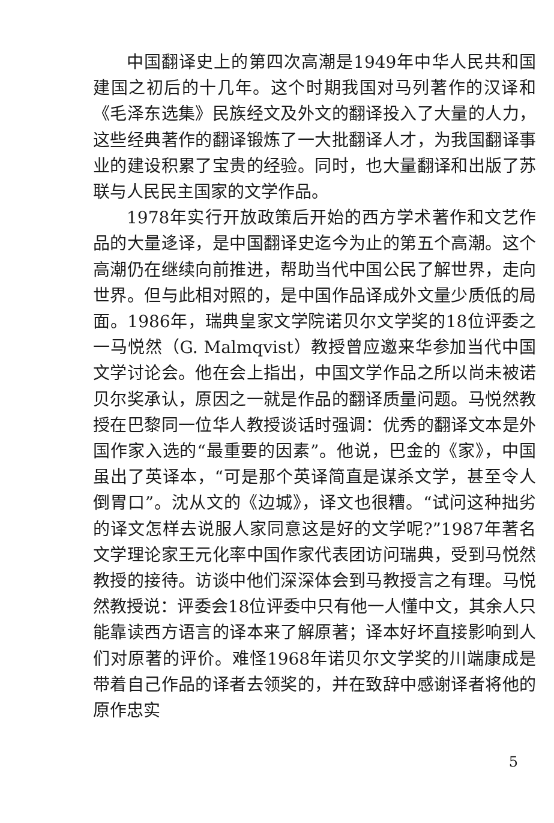中国翻译史上的第四次高潮是1949年中华人民共和国建国之初后的十几年。这个时期我国对马列著作的汉译和《毛泽东选集》民族经文及外文的翻译投入了大量的人力，这些经典著作的翻译锻炼了一大批翻译人才，为我国翻译事业的建设积累了宝贵的经验。同时，也大量翻译和出版了苏联与人民民主国家的文学作品。
1978年实行开放政策后开始的西方学术著作和文艺作品的大量迻译，是中国翻译史迄今为止的第五个高潮。这个高潮仍在继续向前推进，帮助当代中国公民了解世界，走向世界。但与此相对照的，是中国作品译成外文量少质低的局面。1986年，瑞典皇家文学院诺贝尔文学奖的18位评委之一马悦然（G. Malmqvist）教授曾应邀来华参加当代中国文学讨论会。他在会上指出，中国文学作品之所以尚未被诺贝尔奖承认，原因之一就是作品的翻译质量问题。马悦然教授在巴黎同一位华人教授谈话时强调：优秀的翻译文本是外国作家入选的“最重要的因素”。他说，巴金的《家》，中国虽出了英译本，“可是那个英译简直是谋杀文学，甚至令人倒胃口”。沈从文的《边城》，译文也很糟。“试问这种拙劣的译文怎样去说服人家同意这是好的文学呢?”1987年著名文学理论家王元化率中国作家代表团访问瑞典，受到马悦然教授的接待。访谈中他们深深体会到马教授言之有理。马悦然教授说：评委会18位评委中只有他一人懂中文，其余人只能靠读西方语言的译本来了解原著；译本好坏直接影响到人们对原著的评价。难怪1968年诺贝尔文学奖的川端康成是带着自己作品的译者去领奖的，并在致辞中感谢译者将他的原作忠实
5